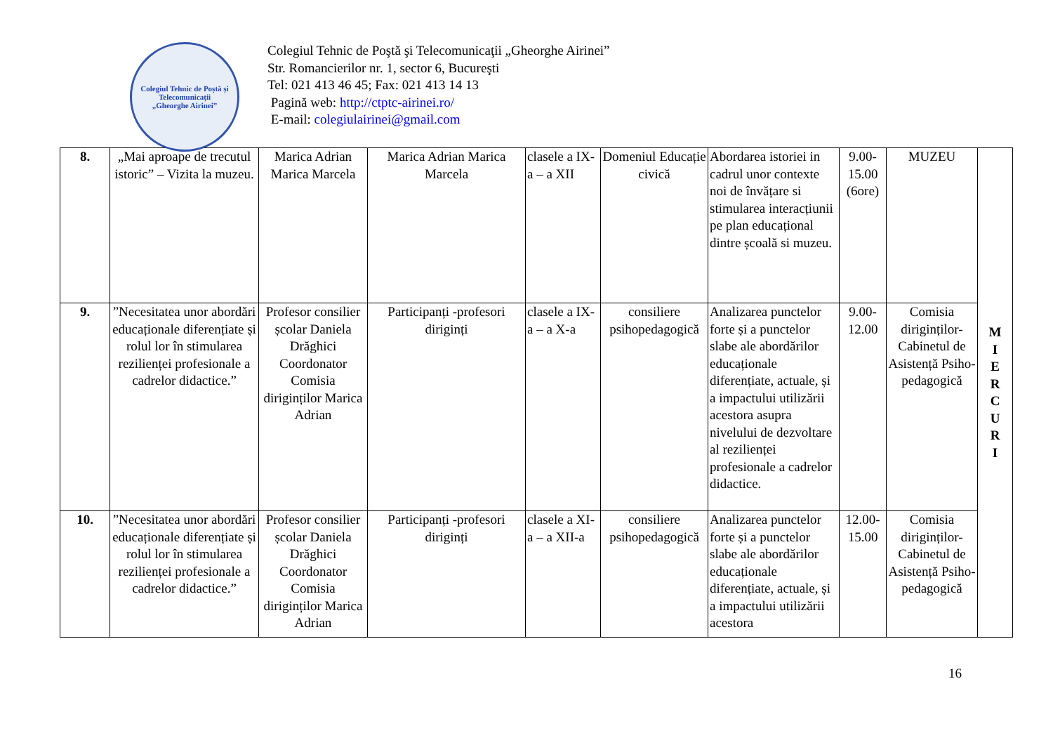Colegiul Tehnic de Poștă și Telecomunicații
„Gheorghe Airinei”
Colegiul Tehnic de Poştă şi Telecomunicaţii „Gheorghe Airinei”
Str. Romancierilor nr. 1, sector 6, Bucureşti
Tel: 021 413 46 45; Fax: 021 413 14 13
Pagină web: http://ctptc-airinei.ro/
E-mail: colegiulairinei@gmail.com
| 8. | „Mai aproape de trecutul istoric” – Vizita la muzeu. | Marica Adrian Marica Marcela | Marica Adrian Marica Marcela | clasele a IX-a – a XII | Domeniul Educație civică | Abordarea istoriei in cadrul unor contexte noi de învățare si stimularea interacțiunii pe plan educațional dintre școală si muzeu. | 9.00-15.00 (6ore) | MUZEU | M I E R C U R I |
| 9. | ”Necesitatea unor abordări educaționale diferențiate și rolul lor în stimularea rezilienței profesionale a cadrelor didactice.” | Profesor consilier școlar Daniela Drăghici Coordonator Comisia diriginților Marica Adrian | Participanți -profesori diriginți | clasele a IX-a – a X-a | consiliere psihopedagogică | Analizarea punctelor forte și a punctelor slabe ale abordărilor educaționale diferențiate, actuale, și a impactului utilizării acestora asupra nivelului de dezvoltare al rezilienței profesionale a cadrelor didactice. | 9.00-12.00 | Comisia diriginților-Cabinetul de Asistență Psiho-pedagogică | |
| 10. | ”Necesitatea unor abordări educaționale diferențiate și rolul lor în stimularea rezilienței profesionale a cadrelor didactice.” | Profesor consilier școlar Daniela Drăghici Coordonator Comisia diriginților Marica Adrian | Participanți -profesori diriginți | clasele a XI-a – a XII-a | consiliere psihopedagogică | Analizarea punctelor forte și a punctelor slabe ale abordărilor educaționale diferențiate, actuale, și a impactului utilizării acestora | 12.00-15.00 | Comisia diriginților-Cabinetul de Asistență Psiho-pedagogică | |
16